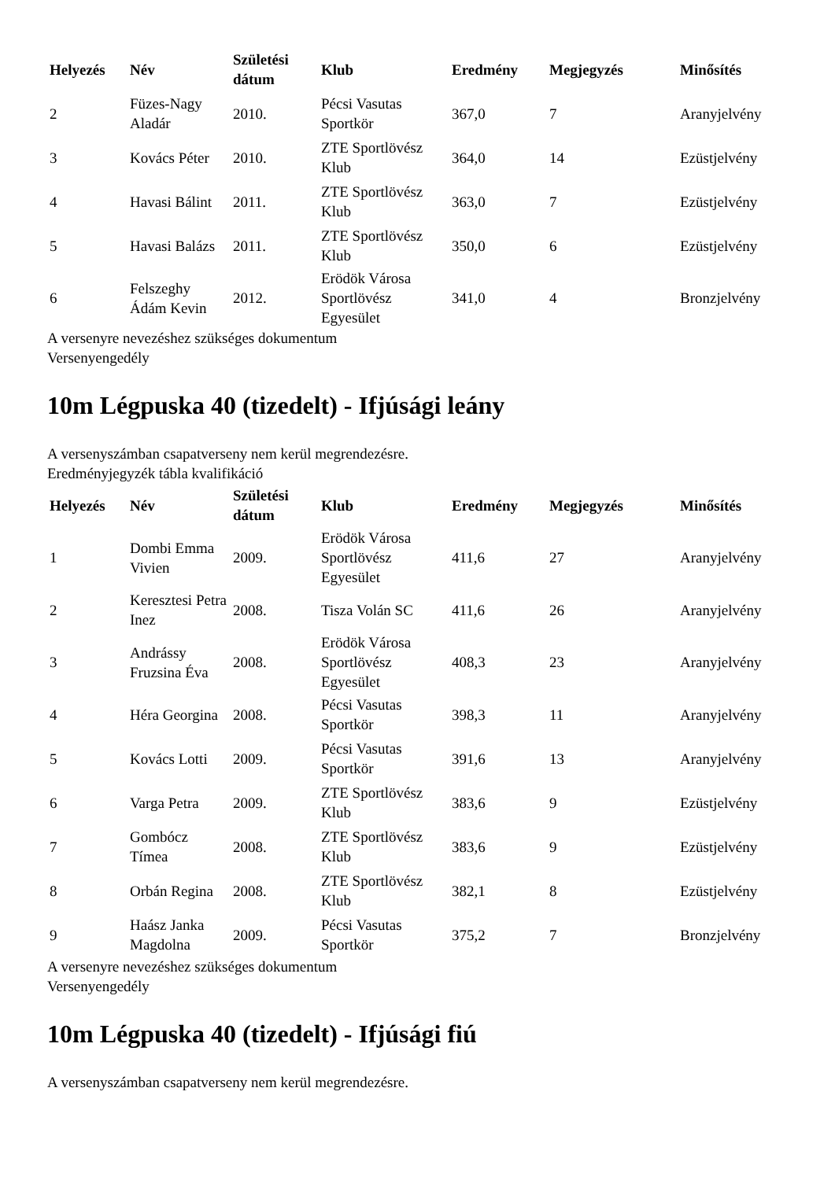| Helyezés | Név | Születési dátum | Klub | Eredmény | Megjegyzés | Minősítés |
| --- | --- | --- | --- | --- | --- | --- |
| 2 | Füzes-Nagy Aladár | 2010. | Pécsi Vasutas Sportkör | 367,0 | 7 | Aranyjelvény |
| 3 | Kovács Péter | 2010. | ZTE Sportlövész Klub | 364,0 | 14 | Ezüstjelvény |
| 4 | Havasi Bálint | 2011. | ZTE Sportlövész Klub | 363,0 | 7 | Ezüstjelvény |
| 5 | Havasi Balázs | 2011. | ZTE Sportlövész Klub | 350,0 | 6 | Ezüstjelvény |
| 6 | Felszeghy Ádám Kevin | 2012. | Erödök Városa Sportlövész Egyesület | 341,0 | 4 | Bronzjelvény |
A versenyre nevezéshez szükséges dokumentum
Versenyengedély
10m Légpuska 40 (tizedelt) - Ifjúsági leány
A versenyszámban csapatverseny nem kerül megrendezésre.
Eredményjegyzék tábla kvalifikáció
| Helyezés | Név | Születési dátum | Klub | Eredmény | Megjegyzés | Minősítés |
| --- | --- | --- | --- | --- | --- | --- |
| 1 | Dombi Emma Vivien | 2009. | Erödök Városa Sportlövész Egyesület | 411,6 | 27 | Aranyjelvény |
| 2 | Keresztesi Petra Inez | 2008. | Tisza Volán SC | 411,6 | 26 | Aranyjelvény |
| 3 | Andrássy Fruzsina Éva | 2008. | Erödök Városa Sportlövész Egyesület | 408,3 | 23 | Aranyjelvény |
| 4 | Héra Georgina | 2008. | Pécsi Vasutas Sportkör | 398,3 | 11 | Aranyjelvény |
| 5 | Kovács Lotti | 2009. | Pécsi Vasutas Sportkör | 391,6 | 13 | Aranyjelvény |
| 6 | Varga Petra | 2009. | ZTE Sportlövész Klub | 383,6 | 9 | Ezüstjelvény |
| 7 | Gombócz Tímea | 2008. | ZTE Sportlövész Klub | 383,6 | 9 | Ezüstjelvény |
| 8 | Orbán Regina | 2008. | ZTE Sportlövész Klub | 382,1 | 8 | Ezüstjelvény |
| 9 | Haász Janka Magdolna | 2009. | Pécsi Vasutas Sportkör | 375,2 | 7 | Bronzjelvény |
A versenyre nevezéshez szükséges dokumentum
Versenyengedély
10m Légpuska 40 (tizedelt) - Ifjúsági fiú
A versenyszámban csapatverseny nem kerül megrendezésre.